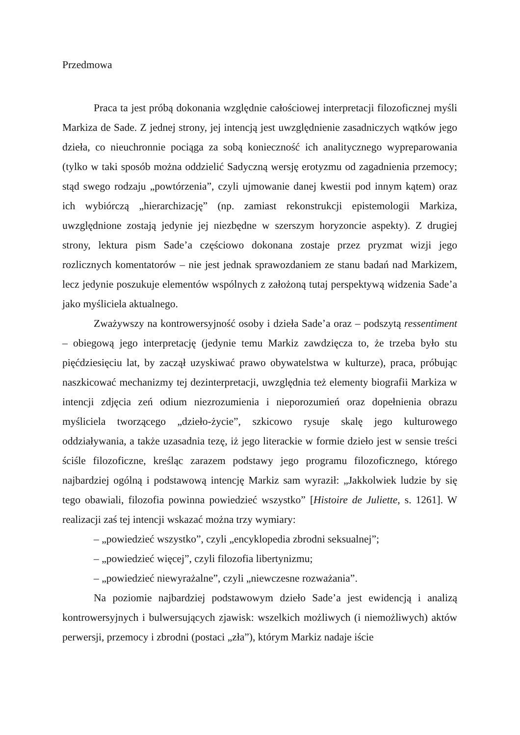Przedmowa
Praca ta jest próbą dokonania względnie całościowej interpretacji filozoficznej myśli Markiza de Sade. Z jednej strony, jej intencją jest uwzględnienie zasadniczych wątków jego dzieła, co nieuchronnie pociąga za sobą konieczność ich analitycznego wypreparowania (tylko w taki sposób można oddzielić Sadyczną wersję erotyzmu od zagadnienia przemocy; stąd swego rodzaju „powtórzenia”, czyli ujmowanie danej kwestii pod innym kątem) oraz ich wybiórczą „hierarchizację” (np. zamiast rekonstrukcji epistemologii Markiza, uwzględnione zostają jedynie jej niezbędne w szerszym horyzoncie aspekty). Z drugiej strony, lektura pism Sade’a częściowo dokonana zostaje przez pryzmat wizji jego rozlicznych komentatorów – nie jest jednak sprawozdaniem ze stanu badań nad Markizem, lecz jedynie poszukuje elementów wspólnych z założoną tutaj perspektywą widzenia Sade’a jako myśliciela aktualnego.
Zważywszy na kontrowersyjność osoby i dzieła Sade’a oraz – podszytą ressentiment – obiegową jego interpretację (jedynie temu Markiz zawdzięcza to, że trzeba było stu pięćdziesięciu lat, by zaczął uzyskiwać prawo obywatelstwa w kulturze), praca, próbując naszkicować mechanizmy tej dezinterpretacji, uwzględnia też elementy biografii Markiza w intencji zdjęcia zeń odium niezrozumienia i nieporozumień oraz dopełnienia obrazu myśliciela tworzącego „dzieło-życie”, szkicowo rysuje skalę jego kulturowego oddziaływania, a także uzasadnia tezę, iż jego literackie w formie dzieło jest w sensie treści ściśle filozoficzne, kreśląc zarazem podstawy jego programu filozoficznego, którego najbardziej ogólną i podstawową intencję Markiz sam wyraził: „Jakkolwiek ludzie by się tego obawiali, filozofia powinna powiedzieć wszystko” [Histoire de Juliette, s. 1261]. W realizacji zaś tej intencji wskazać można trzy wymiary:
– „powiedzieć wszystko”, czyli „encyklopedia zbrodni seksualnej”;
– „powiedzieć więcej”, czyli filozofia libertynizmu;
– „powiedzieć niewyrażalne”, czyli „niewczesne rozważania”.
Na poziomie najbardziej podstawowym dzieło Sade’a jest ewidencją i analizą kontrowersyjnych i bulwersujących zjawisk: wszelkich możliwych (i niemożliwych) aktów perwersji, przemocy i zbrodni (postaci „zła”), którym Markiz nadaje iście